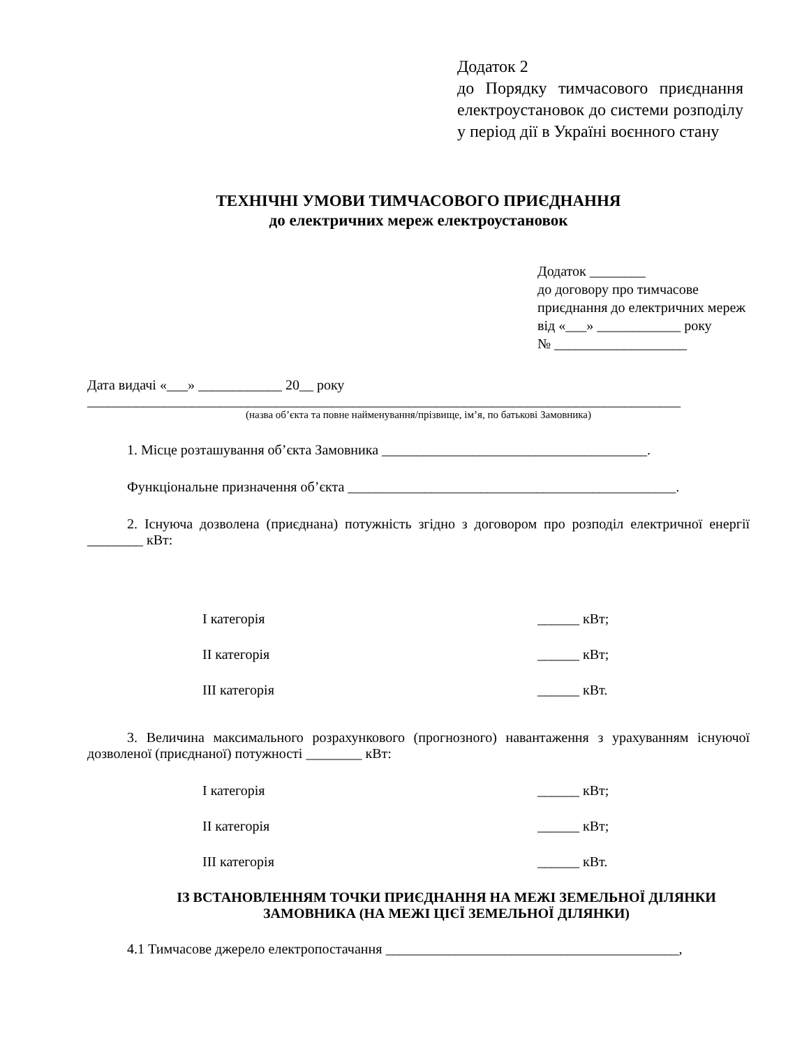Додаток 2
до Порядку тимчасового приєднання електроустановок до системи розподілу у період дії в Україні воєнного стану
ТЕХНІЧНІ УМОВИ ТИМЧАСОВОГО ПРИЄДНАННЯ
до електричних мереж електроустановок
Додаток ________
до договору про тимчасове приєднання до електричних мереж
від «___» ____________ року
№ ___________________
Дата видачі «___» ____________ 20__ року
_____________________________________________________________________________________
(назва об’єкта та повне найменування/прізвище, ім’я, по батькові Замовника)
1. Місце розташування об’єкта Замовника ______________________________________.
Функціональне призначення об’єкта _______________________________________________.
2. Існуюча дозволена (приєднана) потужність згідно з договором про розподіл електричної енергії ________ кВт:
I категорія ______ кВт;
II категорія ______ кВт;
III категорія ______ кВт.
3. Величина максимального розрахункового (прогнозного) навантаження з урахуванням існуючої дозволеної (приєднаної) потужності ________ кВт:
I категорія ______ кВт;
II категорія ______ кВт;
III категорія ______ кВт.
ІЗ ВСТАНОВЛЕННЯМ ТОЧКИ ПРИЄДНАННЯ НА МЕЖІ ЗЕМЕЛЬНОЇ ДІЛЯНКИ ЗАМОВНИКА (НА МЕЖІ ЦІЄЇ ЗЕМЕЛЬНОЇ ДІЛЯНКИ)
4.1 Тимчасове джерело електропостачання __________________________________________,